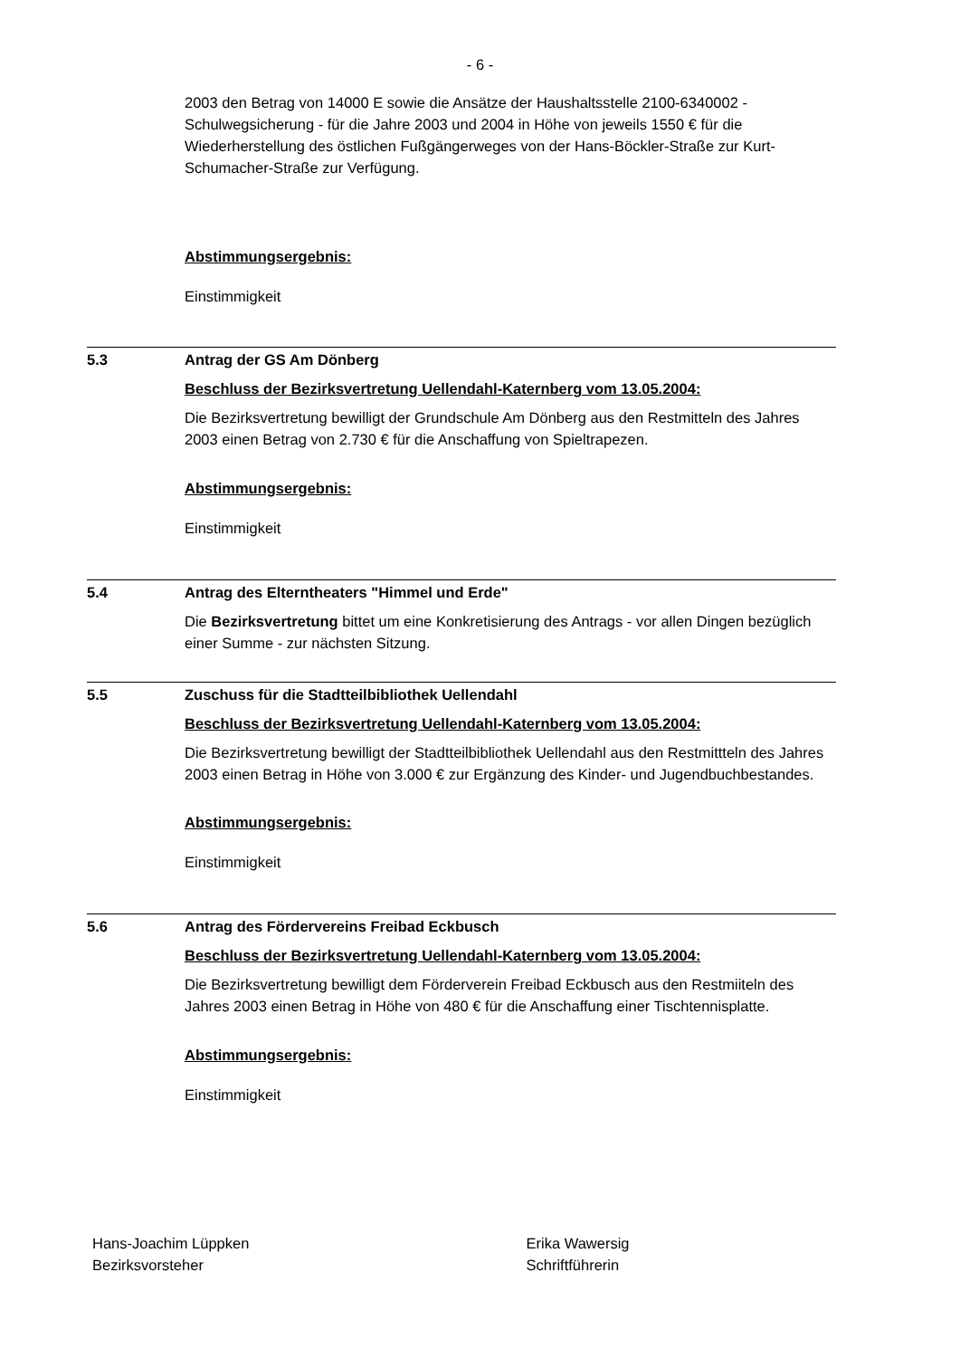- 6 -
2003 den Betrag von 14000 E sowie die Ansätze der Haushaltsstelle 2100-6340002 - Schulwegsicherung - für die Jahre 2003 und 2004 in Höhe von jeweils 1550 € für die Wiederherstellung des östlichen Fußgängerweges von der Hans-Böckler-Straße zur Kurt-Schumacher-Straße zur Verfügung.
Abstimmungsergebnis:
Einstimmigkeit
5.3 Antrag der GS Am Dönberg
Beschluss der Bezirksvertretung Uellendahl-Katernberg vom 13.05.2004:
Die Bezirksvertretung bewilligt der Grundschule Am Dönberg aus den Restmitteln des Jahres 2003 einen Betrag von 2.730 € für die Anschaffung von Spieltrapezen.
Abstimmungsergebnis:
Einstimmigkeit
5.4 Antrag des Elterntheaters "Himmel und Erde"
Die Bezirksvertretung bittet um eine Konkretisierung des Antrags - vor allen Dingen bezüglich einer Summe - zur nächsten Sitzung.
5.5 Zuschuss für die Stadtteilbibliothek Uellendahl
Beschluss der Bezirksvertretung Uellendahl-Katernberg vom 13.05.2004:
Die Bezirksvertretung bewilligt der Stadtteilbibliothek Uellendahl aus den Restmittteln des Jahres 2003 einen Betrag in Höhe von 3.000 € zur Ergänzung des Kinder- und Jugendbuchbestandes.
Abstimmungsergebnis:
Einstimmigkeit
5.6 Antrag des Fördervereins Freibad Eckbusch
Beschluss der Bezirksvertretung Uellendahl-Katernberg vom 13.05.2004:
Die Bezirksvertretung bewilligt dem Förderverein Freibad Eckbusch aus den Restmiiteln des Jahres 2003 einen Betrag in Höhe von 480 € für die Anschaffung einer Tischtennisplatte.
Abstimmungsergebnis:
Einstimmigkeit
Hans-Joachim Lüppken
Bezirksvorsteher
Erika Wawersig
Schriftführerin